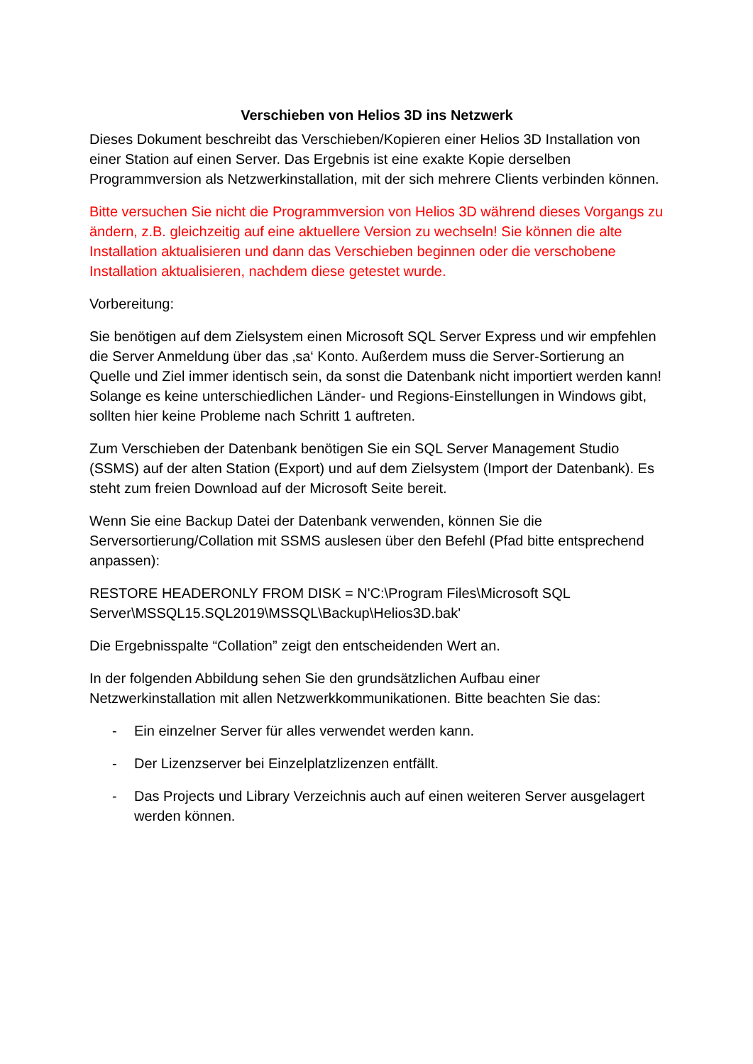Verschieben von Helios 3D ins Netzwerk
Dieses Dokument beschreibt das Verschieben/Kopieren einer Helios 3D Installation von einer Station auf einen Server. Das Ergebnis ist eine exakte Kopie derselben Programmversion als Netzwerkinstallation, mit der sich mehrere Clients verbinden können.
Bitte versuchen Sie nicht die Programmversion von Helios 3D während dieses Vorgangs zu ändern, z.B. gleichzeitig auf eine aktuellere Version zu wechseln! Sie können die alte Installation aktualisieren und dann das Verschieben beginnen oder die verschobene Installation aktualisieren, nachdem diese getestet wurde.
Vorbereitung:
Sie benötigen auf dem Zielsystem einen Microsoft SQL Server Express und wir empfehlen die Server Anmeldung über das ‚sa‘ Konto. Außerdem muss die Server-Sortierung an Quelle und Ziel immer identisch sein, da sonst die Datenbank nicht importiert werden kann! Solange es keine unterschiedlichen Länder- und Regions-Einstellungen in Windows gibt, sollten hier keine Probleme nach Schritt 1 auftreten.
Zum Verschieben der Datenbank benötigen Sie ein SQL Server Management Studio (SSMS) auf der alten Station (Export) und auf dem Zielsystem (Import der Datenbank). Es steht zum freien Download auf der Microsoft Seite bereit.
Wenn Sie eine Backup Datei der Datenbank verwenden, können Sie die Serversortierung/Collation mit SSMS auslesen über den Befehl (Pfad bitte entsprechend anpassen):
RESTORE HEADERONLY FROM DISK = N'C:\Program Files\Microsoft SQL Server\MSSQL15.SQL2019\MSSQL\Backup\Helios3D.bak'
Die Ergebnisspalte “Collation” zeigt den entscheidenden Wert an.
In der folgenden Abbildung sehen Sie den grundsätzlichen Aufbau einer Netzwerkinstallation mit allen Netzwerkkommunikationen. Bitte beachten Sie das:
- Ein einzelner Server für alles verwendet werden kann.
- Der Lizenzserver bei Einzelplatzlizenzen entfällt.
- Das Projects und Library Verzeichnis auch auf einen weiteren Server ausgelagert werden können.